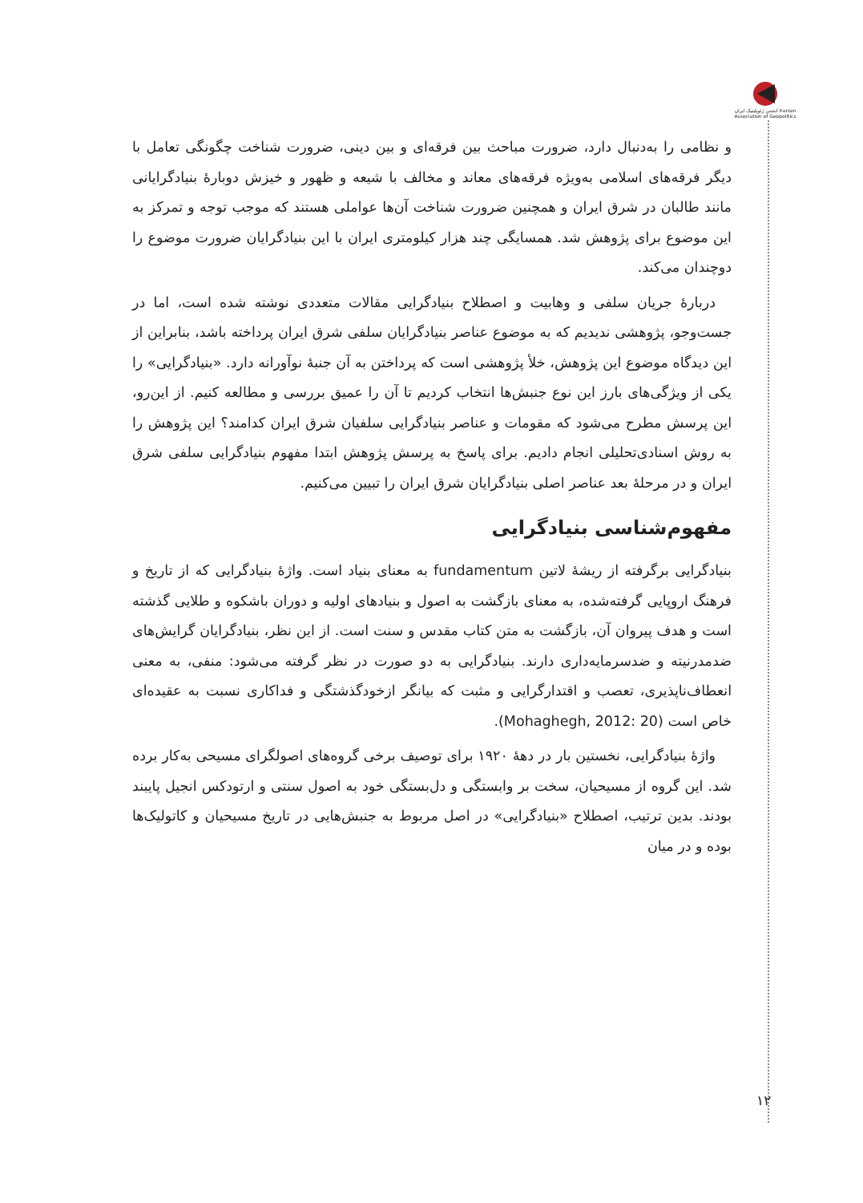انجمن ژئوپلیتیک ایران Iranian Association of Geopolitics
و نظامی را به‌دنبال دارد، ضرورت مباحث بین فرقه‌ای و بین دینی، ضرورت شناخت چگونگی تعامل با دیگر فرقه‌های اسلامی به‌ویژه فرقه‌های معاند و مخالف با شیعه و ظهور و خیزش دوبارۀ بنیادگرایانی مانند طالبان در شرق ایران و همچنین ضرورت شناخت آن‌ها عواملی هستند که موجب توجه و تمرکز به این موضوع برای پژوهش شد. همسایگی چند هزار کیلومتری ایران با این بنیادگرایان ضرورت موضوع را دوچندان می‌کند.
دربارۀ جریان سلفی و وهابیت و اصطلاح بنیادگرایی مقالات متعددی نوشته شده است، اما در جست‌وجو، پژوهشی ندیدیم که به موضوع عناصر بنیادگرایان سلفی شرق ایران پرداخته باشد، بنابراین از این دیدگاه موضوع این پژوهش، خلأ پژوهشی است که پرداختن به آن جنبۀ نوآورانه دارد. «بنیادگرایی» را یکی از ویژگی‌های بارز این نوع جنبش‌ها انتخاب کردیم تا آن را عمیق بررسی و مطالعه کنیم. از این‌رو، این پرسش مطرح می‌شود که مقومات و عناصر بنیادگرایی سلفیان شرق ایران کدامند؟ این پژوهش را به روش اسنادی‌تحلیلی انجام دادیم. برای پاسخ به پرسش پژوهش ابتدا مفهوم بنیادگرایی سلفی شرق ایران و در مرحلۀ بعد عناصر اصلی بنیادگرایان شرق ایران را تبیین می‌کنیم.
مفهوم‌شناسی بنیادگرایی
بنیادگرایی برگرفته از ریشۀ لاتین fundamentum به معنای بنیاد است. واژۀ بنیادگرایی که از تاریخ و فرهنگ اروپایی گرفته‌شده، به معنای بازگشت به اصول و بنیادهای اولیه و دوران باشکوه و طلایی گذشته است و هدف پیروان آن، بازگشت به متن کتاب مقدس و سنت است. از این نظر، بنیادگرایان گرایش‌های ضدمدرنیته و ضدسرمایه‌داری دارند. بنیادگرایی به دو صورت در نظر گرفته می‌شود: منفی، به معنی انعطاف‌ناپذیری، تعصب و اقتدارگرایی و مثبت که بیانگر ازخودگذشتگی و فداکاری نسبت به عقیده‌ای خاص است (Mohaghegh, 2012: 20).
واژۀ بنیادگرایی، نخستین بار در دهۀ ۱۹۲۰ برای توصیف برخی گروه‌های اصولگرای مسیحی به‌کار برده شد. این گروه از مسیحیان، سخت بر وابستگی و دل‌بستگی خود به اصول سنتی و ارتودکس انجیل پایبند بودند. بدین ترتیب، اصطلاح «بنیادگرایی» در اصل مربوط به جنبش‌هایی در تاریخ مسیحیان و کاتولیک‌ها بوده و در میان
۱۲